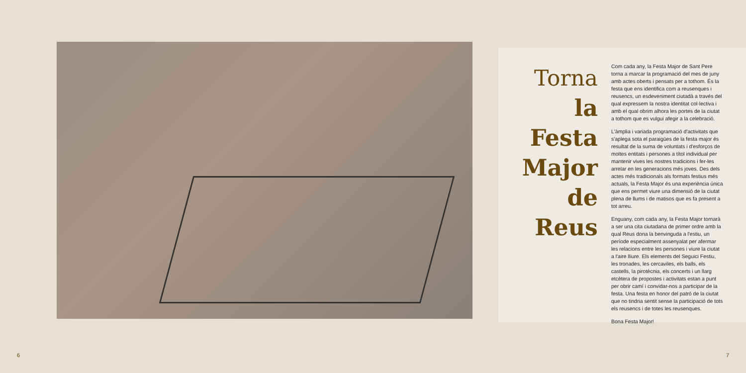Torna
la Festa Major de Reus
Com cada any, la Festa Major de Sant Pere torna a marcar la programació del mes de juny amb actes oberts i pensats per a tothom. És la festa que ens identifica com a reusenques i reusencs, un esdeveniment ciutadà a través del qual expressem la nostra identitat col·lectiva i amb el qual obrim alhora les portes de la ciutat a tothom que es vulgui afegir a la celebració.
L'àmplia i variada programació d'activitats que s'aplega sota el paraigües de la festa major és resultat de la suma de voluntats i d'esforços de moltes entitats i persones a títol individual per mantenir vives les nostres tradicions i fer-les arrelar en les generacions més joves. Des dels actes més tradicionals als formats festius més actuals, la Festa Major és una experiència única que ens permet viure una dimensió de la ciutat plena de llums i de matisos que es fa present a tot arreu.
Enguany, com cada any, la Festa Major tornarà a ser una cita ciutadana de primer ordre amb la qual Reus dona la benvinguda a l'estiu, un període especialment assenyalat per afermar les relacions entre les persones i viure la ciutat a l'aire lliure. Els elements del Seguici Festiu, les tronades, les cercaviles, els balls, els castells, la pirotècnia, els concerts i un llarg etcètera de propostes i activitats estan a punt per obrir camí i convidar-nos a participar de la festa. Una festa en honor del patró de la ciutat que no tindria sentit sense la participació de tots els reusencs i de totes les reusenques.
Bona Festa Major!
6 7